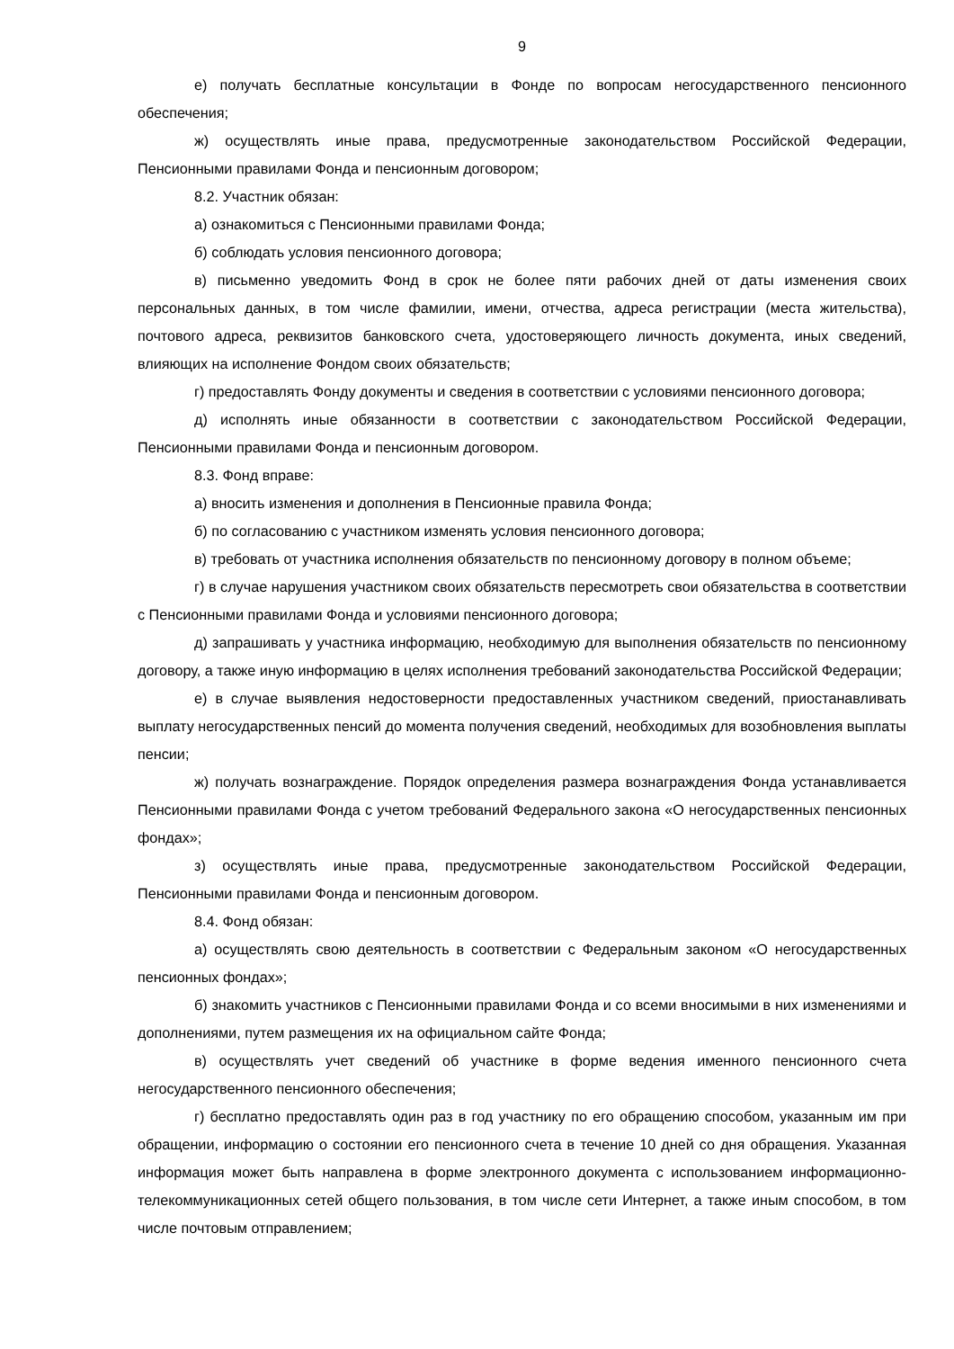9
е) получать бесплатные консультации в Фонде по вопросам негосударственного пенсионного обеспечения;
ж) осуществлять иные права, предусмотренные законодательством Российской Федерации, Пенсионными правилами Фонда и пенсионным договором;
8.2. Участник обязан:
а) ознакомиться с Пенсионными правилами Фонда;
б) соблюдать условия пенсионного договора;
в) письменно уведомить Фонд в срок не более пяти рабочих дней от даты изменения своих персональных данных, в том числе фамилии, имени, отчества, адреса регистрации (места жительства), почтового адреса, реквизитов банковского счета, удостоверяющего личность документа, иных сведений, влияющих на исполнение Фондом своих обязательств;
г) предоставлять Фонду документы и сведения в соответствии с условиями пенсионного договора;
д) исполнять иные обязанности в соответствии с законодательством Российской Федерации, Пенсионными правилами Фонда и пенсионным договором.
8.3. Фонд вправе:
а) вносить изменения и дополнения в Пенсионные правила Фонда;
б) по согласованию с участником изменять условия пенсионного договора;
в) требовать от участника исполнения обязательств по пенсионному договору в полном объеме;
г) в случае нарушения участником своих обязательств пересмотреть свои обязательства в соответствии с Пенсионными правилами Фонда и условиями пенсионного договора;
д) запрашивать у участника информацию, необходимую для выполнения обязательств по пенсионному договору, а также иную информацию в целях исполнения требований законодательства Российской Федерации;
е) в случае выявления недостоверности предоставленных участником сведений, приостанавливать выплату негосударственных пенсий до момента получения сведений, необходимых для возобновления выплаты пенсии;
ж) получать вознаграждение. Порядок определения размера вознаграждения Фонда устанавливается Пенсионными правилами Фонда с учетом требований Федерального закона «О негосударственных пенсионных фондах»;
з) осуществлять иные права, предусмотренные законодательством Российской Федерации, Пенсионными правилами Фонда и пенсионным договором.
8.4. Фонд обязан:
а) осуществлять свою деятельность в соответствии с Федеральным законом «О негосударственных пенсионных фондах»;
б) знакомить участников с Пенсионными правилами Фонда и со всеми вносимыми в них изменениями и дополнениями, путем размещения их на официальном сайте Фонда;
в) осуществлять учет сведений об участнике в форме ведения именного пенсионного счета негосударственного пенсионного обеспечения;
г) бесплатно предоставлять один раз в год участнику по его обращению способом, указанным им при обращении, информацию о состоянии его пенсионного счета в течение 10 дней со дня обращения. Указанная информация может быть направлена в форме электронного документа с использованием информационно-телекоммуникационных сетей общего пользования, в том числе сети Интернет, а также иным способом, в том числе почтовым отправлением;